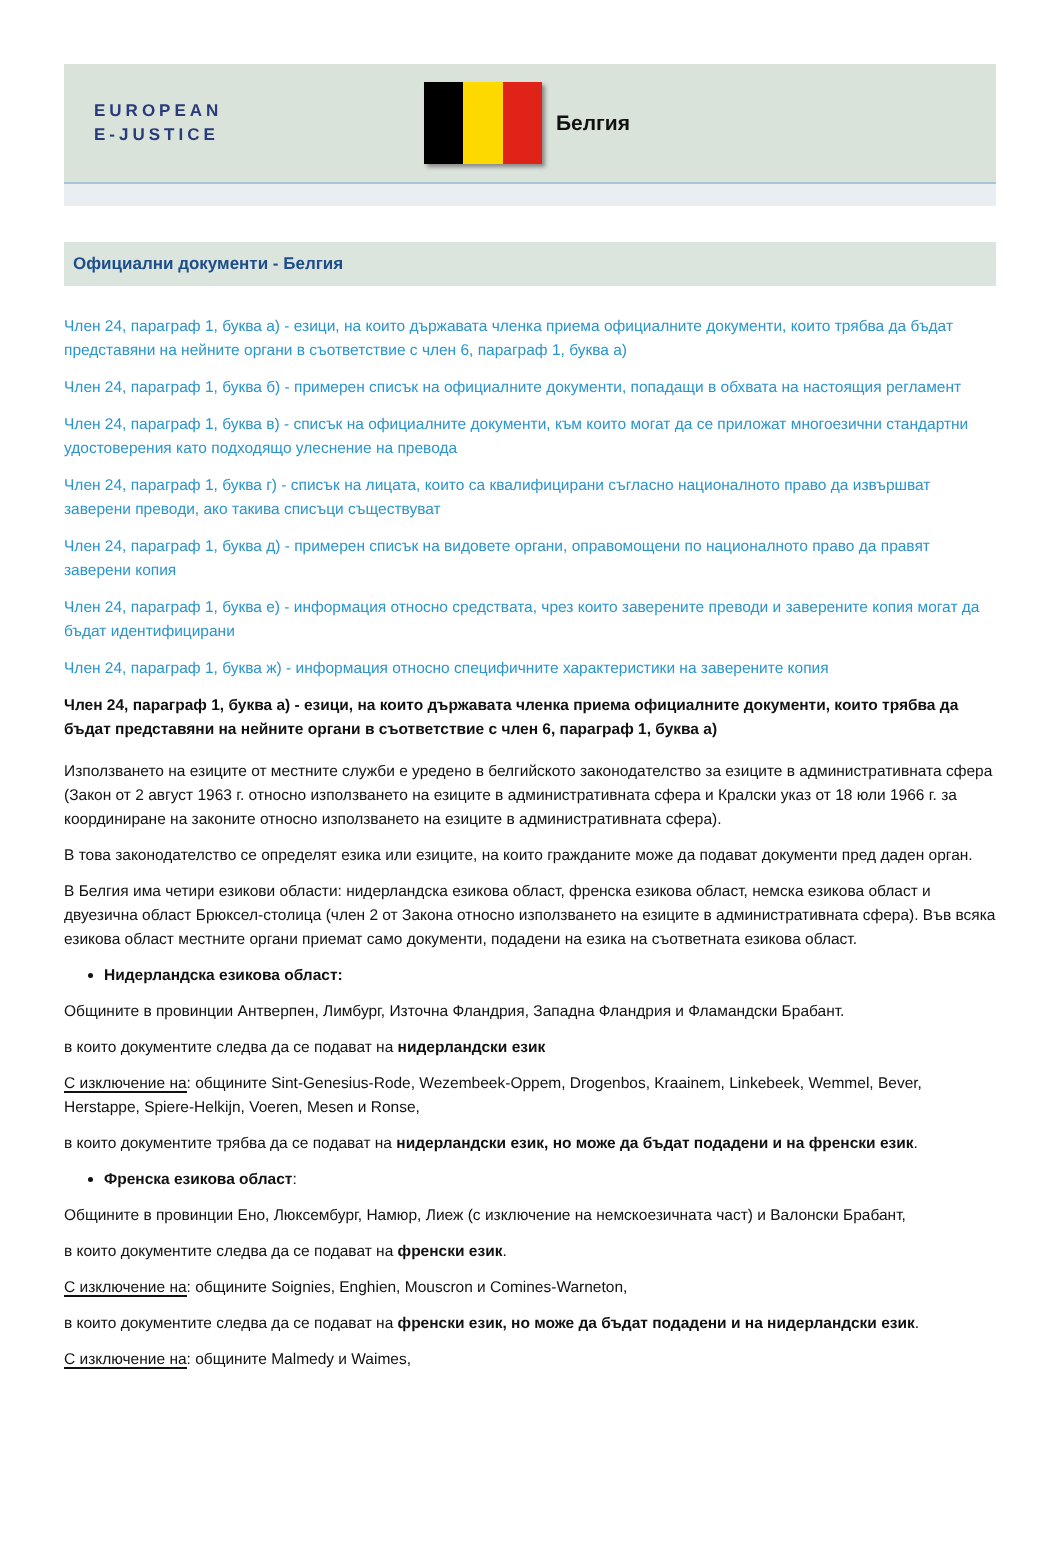EUROPEAN
E-JUSTICE
Белгия
Официални документи - Белгия
Член 24, параграф 1, буква а) - езици, на които държавата членка приема официалните документи, които трябва да бъдат представяни на нейните органи в съответствие с член 6, параграф 1, буква а)
Член 24, параграф 1, буква б) - примерен списък на официалните документи, попадащи в обхвата на настоящия регламент
Член 24, параграф 1, буква в) - списък на официалните документи, към които могат да се приложат многоезични стандартни удостоверения като подходящо улеснение на превода
Член 24, параграф 1, буква г) - списък на лицата, които са квалифицирани съгласно националното право да извършват заверени преводи, ако такива списъци съществуват
Член 24, параграф 1, буква д) - примерен списък на видовете органи, оправомощени по националното право да правят заверени копия
Член 24, параграф 1, буква е) - информация относно средствата, чрез които заверените преводи и заверените копия могат да бъдат идентифицирани
Член 24, параграф 1, буква ж) - информация относно специфичните характеристики на заверените копия
Член 24, параграф 1, буква а) - езици, на които държавата членка приема официалните документи, които трябва да бъдат представяни на нейните органи в съответствие с член 6, параграф 1, буква а)
Използването на езиците от местните служби е уредено в белгийското законодателство за езиците в административната сфера (Закон от 2 август 1963 г. относно използването на езиците в административната сфера и Кралски указ от 18 юли 1966 г. за координиране на законите относно използването на езиците в административната сфера).
В това законодателство се определят езика или езиците, на които гражданите може да подават документи пред даден орган.
В Белгия има четири езикови области: нидерландска езикова област, френска езикова област, немска езикова област и двуезична област Брюксел-столица (член 2 от Закона относно използването на езиците в административната сфера). Във всяка езикова област местните органи приемат само документи, подадени на езика на съответната езикова област.
Нидерландска езикова област:
Общините в провинции Антверпен, Лимбург, Източна Фландрия, Западна Фландрия и Фламандски Брабант.
в които документите следва да се подават на нидерландски език
С изключение на: общините Sint-Genesius-Rode, Wezembeek-Oppem, Drogenbos, Kraainem, Linkebeek, Wemmel, Bever, Herstappe, Spiere-Helkijn, Voeren, Mesen и Ronse,
в които документите трябва да се подават на нидерландски език, но може да бъдат подадени и на френски език.
Френска езикова област:
Общините в провинции Ено, Люксембург, Намюр, Лиеж (с изключение на немскоезичната част) и Валонски Брабант,
в които документите следва да се подават на френски език.
С изключение на: общините Soignies, Enghien, Mouscron и Comines-Warneton,
в които документите следва да се подават на френски език, но може да бъдат подадени и на нидерландски език.
С изключение на: общините Malmedy и Waimes,